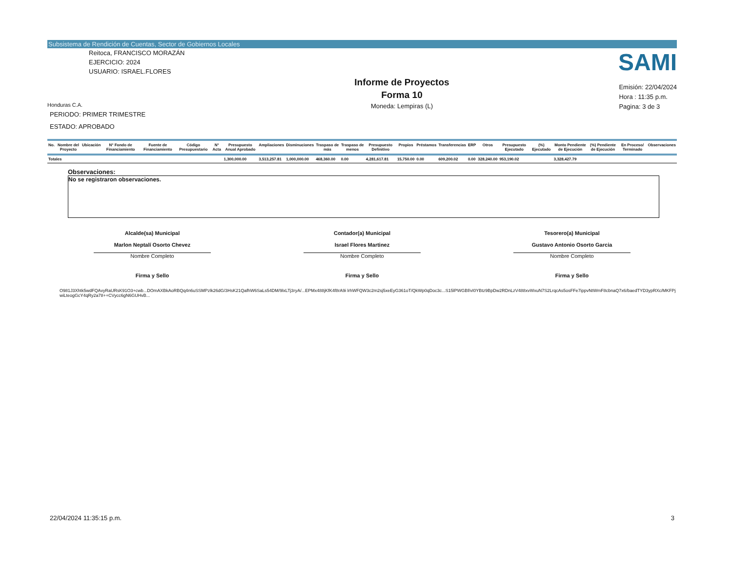Subsistema de Rendición de Cuentas, Sector de Gobiernos Locales
SAMI
Reitoca, FRANCISCO MORAZÁN
EJERCICIO: 2024
USUARIO: ISRAEL.FLORES
Honduras C.A.
PERIODO: PRIMER TRIMESTRE
ESTADO: APROBADO
Informe de Proyectos
Forma 10
Moneda: Lempiras (L)
Emisión: 22/04/2024
Hora : 11:35 p.m.
Pagina: 3 de 3
| No. | Nombre del Proyecto | Ubicación | N° Fondo de Financiamiento | Fuente de Financiamiento | Código Presupuestario | N° Acta | Presupuesto Anual Aprobado | Ampliaciones | Disminuciones | Traspaso de más | Traspaso de menos | Presupuesto Definitivo | Propios | Préstamos | Transferencias | ERP | Otros | Presupuesto Ejecutado | (%) Ejecutado | Monto Pendiente de Ejecución | (%) Pendiente de Ejecución | En Proceso/ Terminado | Observaciones |
| --- | --- | --- | --- | --- | --- | --- | --- | --- | --- | --- | --- | --- | --- | --- | --- | --- | --- | --- | --- | --- | --- | --- | --- |
| Totales | | | | | | | 1,300,000.00 | 3,513,257.81 | 1,000,000.00 | 468,360.00 | 0.00 | 4,281,617.81 | 15,750.00 | 0.00 | 609,200.02 | 0.00 | 328,240.00 | 953,190.02 | | 3,328,427.79 | | | |
Observaciones:
No se registraron observaciones.
Alcalde(sa) Municipal
Marlon Neptalí Osorto Chevez
Nombre Completo
Firma y Sello
Contador(a) Municipal
Israel Flores Martinez
Nombre Completo
Firma y Sello
Tesorero(a) Municipal
Gustavo Antonio Osorto Garcia
Nombre Completo
Firma y Sello
O981J3Xhtk5wdFQAvyRaURsK91O3+cwb...DOmAXBkAoRBQq4n6uSSMPzlk26dG/3HsK21QafhW6SaLs54DM/9lxLTj3ryA/...EPMx488jKfK4f8rA9i lrhWFQW3c2m2sj5xeEyG361oT/QkWp0qDoc3c...S15lPWGBf/vI0YBtz9BpDw2RDnLzV488xvWxuN7S2LrqcAs5osFFe7ippvNtWmF8cbnaQ7x6/baedTYD3ypRXc/MKFPj wiLteogGcY4qRy2a78++CVycc6gN6GUHvB...
22/04/2024 11:35:15 p.m. 3